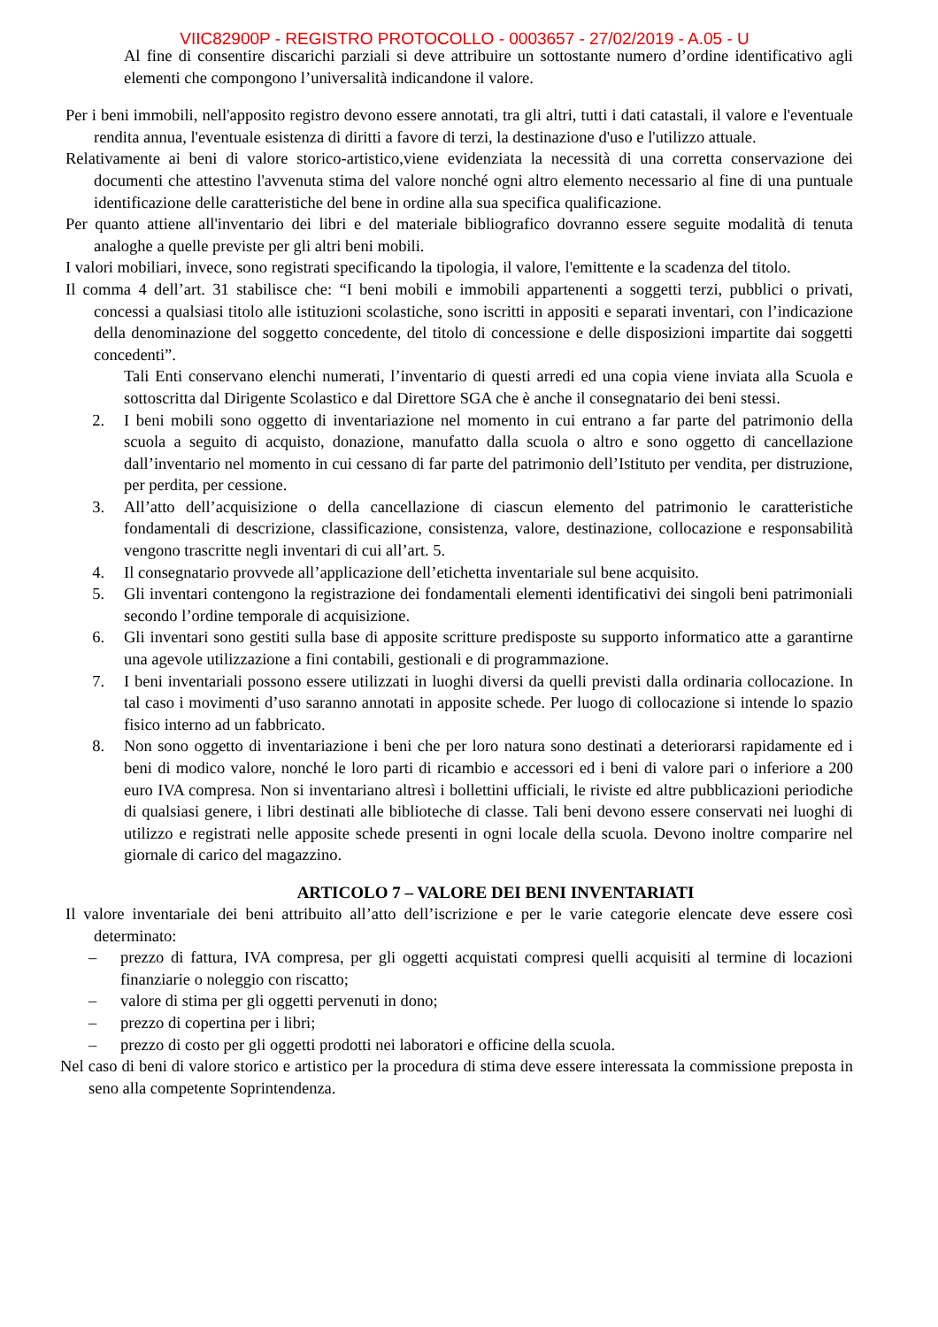VIIC82900P - REGISTRO PROTOCOLLO - 0003657 - 27/02/2019 - A.05 - U
Al fine di consentire discarichi parziali si deve attribuire un sottostante numero d’ordine identificativo agli elementi che compongono l’universalità indicandone il valore.
Per i beni immobili, nell'apposito registro devono essere annotati, tra gli altri, tutti i dati catastali, il valore e l'eventuale rendita annua, l'eventuale esistenza di diritti a favore di terzi, la destinazione d'uso e l'utilizzo attuale.
Relativamente ai beni di valore storico-artistico,viene evidenziata la necessità di una corretta conservazione dei documenti che attestino l'avvenuta stima del valore nonché ogni altro elemento necessario al fine di una puntuale identificazione delle caratteristiche del bene in ordine alla sua specifica qualificazione.
Per quanto attiene all'inventario dei libri e del materiale bibliografico dovranno essere seguite modalità di tenuta analoghe a quelle previste per gli altri beni mobili.
I valori mobiliari, invece, sono registrati specificando la tipologia, il valore, l'emittente e la scadenza del titolo.
Il comma 4 dell’art. 31 stabilisce che: “I beni mobili e immobili appartenenti a soggetti terzi, pubblici o privati, concessi a qualsiasi titolo alle istituzioni scolastiche, sono iscritti in appositi e separati inventari, con l’indicazione della denominazione del soggetto concedente, del titolo di concessione e delle disposizioni impartite dai soggetti concedenti”.
Tali Enti conservano elenchi numerati, l’inventario di questi arredi ed una copia viene inviata alla Scuola e sottoscritta dal Dirigente Scolastico e dal Direttore SGA che è anche il consegnatario dei beni stessi.
2. I beni mobili sono oggetto di inventariazione nel momento in cui entrano a far parte del patrimonio della scuola a seguito di acquisto, donazione, manufatto dalla scuola o altro e sono oggetto di cancellazione dall’inventario nel momento in cui cessano di far parte del patrimonio dell’Istituto per vendita, per distruzione, per perdita, per cessione.
3. All’atto dell’acquisizione o della cancellazione di ciascun elemento del patrimonio le caratteristiche fondamentali di descrizione, classificazione, consistenza, valore, destinazione, collocazione e responsabilità vengono trascritte negli inventari di cui all’art. 5.
4. Il consegnatario provvede all’applicazione dell’etichetta inventariale sul bene acquisito.
5. Gli inventari contengono la registrazione dei fondamentali elementi identificativi dei singoli beni patrimoniali secondo l’ordine temporale di acquisizione.
6. Gli inventari sono gestiti sulla base di apposite scritture predisposte su supporto informatico atte a garantirne una agevole utilizzazione a fini contabili, gestionali e di programmazione.
7. I beni inventariali possono essere utilizzati in luoghi diversi da quelli previsti dalla ordinaria collocazione. In tal caso i movimenti d’uso saranno annotati in apposite schede. Per luogo di collocazione si intende lo spazio fisico interno ad un fabbricato.
8. Non sono oggetto di inventariazione i beni che per loro natura sono destinati a deteriorarsi rapidamente ed i beni di modico valore, nonché le loro parti di ricambio e accessori ed i beni di valore pari o inferiore a 200 euro IVA compresa. Non si inventariano altresì i bollettini ufficiali, le riviste ed altre pubblicazioni periodiche di qualsiasi genere, i libri destinati alle biblioteche di classe. Tali beni devono essere conservati nei luoghi di utilizzo e registrati nelle apposite schede presenti in ogni locale della scuola. Devono inoltre comparire nel giornale di carico del magazzino.
ARTICOLO 7 – VALORE DEI BENI INVENTARIATI
Il valore inventariale dei beni attribuito all’atto dell’iscrizione e per le varie categorie elencate deve essere così determinato:
– prezzo di fattura, IVA compresa, per gli oggetti acquistati compresi quelli acquisiti al termine di locazioni finanziarie o noleggio con riscatto;
– valore di stima per gli oggetti pervenuti in dono;
– prezzo di copertina per i libri;
– prezzo di costo per gli oggetti prodotti nei laboratori e officine della scuola.
Nel caso di beni di valore storico e artistico per la procedura di stima deve essere interessata la commissione preposta in seno alla competente Soprintendenza.